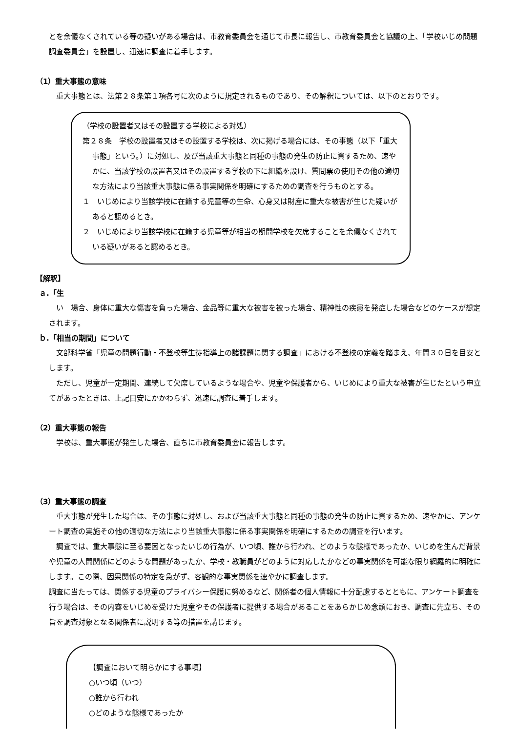とを余儀なくされている等の疑いがある場合は、市教育委員会を通じて市長に報告し、市教育委員会と協議の上、「学校いじめ問題調査委員会」を設置し、迅速に調査に着手します。
（1）重大事態の意味
重大事態とは、法第２８条第１項各号に次のように規定されるものであり、その解釈については、以下のとおりです。
（学校の設置者又はその設置する学校による対処）
第２８条　学校の設置者又はその設置する学校は、次に掲げる場合には、その事態（以下「重大事態」という。）に対処し、及び当該重大事態と同種の事態の発生の防止に資するため、速やかに、当該学校の設置者又はその設置する学校の下に組織を設け、質問票の使用その他の適切な方法により当該重大事態に係る事実関係を明確にするための調査を行うものとする。
１　いじめにより当該学校に在籍する児童等の生命、心身又は財産に重大な被害が生じた疑いがあると認めるとき。
２　いじめにより当該学校に在籍する児童等が相当の期間学校を欠席することを余儀なくされている疑いがあると認めるとき。
【解釈】
ａ.「生
い　場合、身体に重大な傷害を負った場合、金品等に重大な被害を被った場合、精神性の疾患を発症した場合などのケースが想定されます。
ｂ.「相当の期間」について
文部科学省「児童の問題行動・不登校等生徒指導上の諸課題に関する調査」における不登校の定義を踏まえ、年間３０日を目安とします。
ただし、児童が一定期間、連続して欠席しているような場合や、児童や保護者から、いじめにより重大な被害が生じたという申立てがあったときは、上記目安にかかわらず、迅速に調査に着手します。
（2）重大事態の報告
学校は、重大事態が発生した場合、直ちに市教育委員会に報告します。
（3）重大事態の調査
重大事態が発生した場合は、その事態に対処し、および当該重大事態と同種の事態の発生の防止に資するため、速やかに、アンケート調査の実施その他の適切な方法により当該重大事態に係る事実関係を明確にするための調査を行います。
調査では、重大事態に至る要因となったいじめ行為が、いつ頃、誰から行われ、どのような態様であったか、いじめを生んだ背景や児童の人間関係にどのような問題があったか、学校・教職員がどのように対応したかなどの事実関係を可能な限り網羅的に明確にします。この際、因果関係の特定を急がず、客観的な事実関係を速やかに調査します。
調査に当たっては、関係する児童のプライバシー保護に努めるなど、関係者の個人情報に十分配慮するとともに、アンケート調査を行う場合は、その内容をいじめを受けた児童やその保護者に提供する場合があることをあらかじめ念頭におき、調査に先立ち、その旨を調査対象となる関係者に説明する等の措置を講じます。
【調査において明らかにする事項】
○いつ頃（いつ）
○誰から行われ
○どのような態様であったか